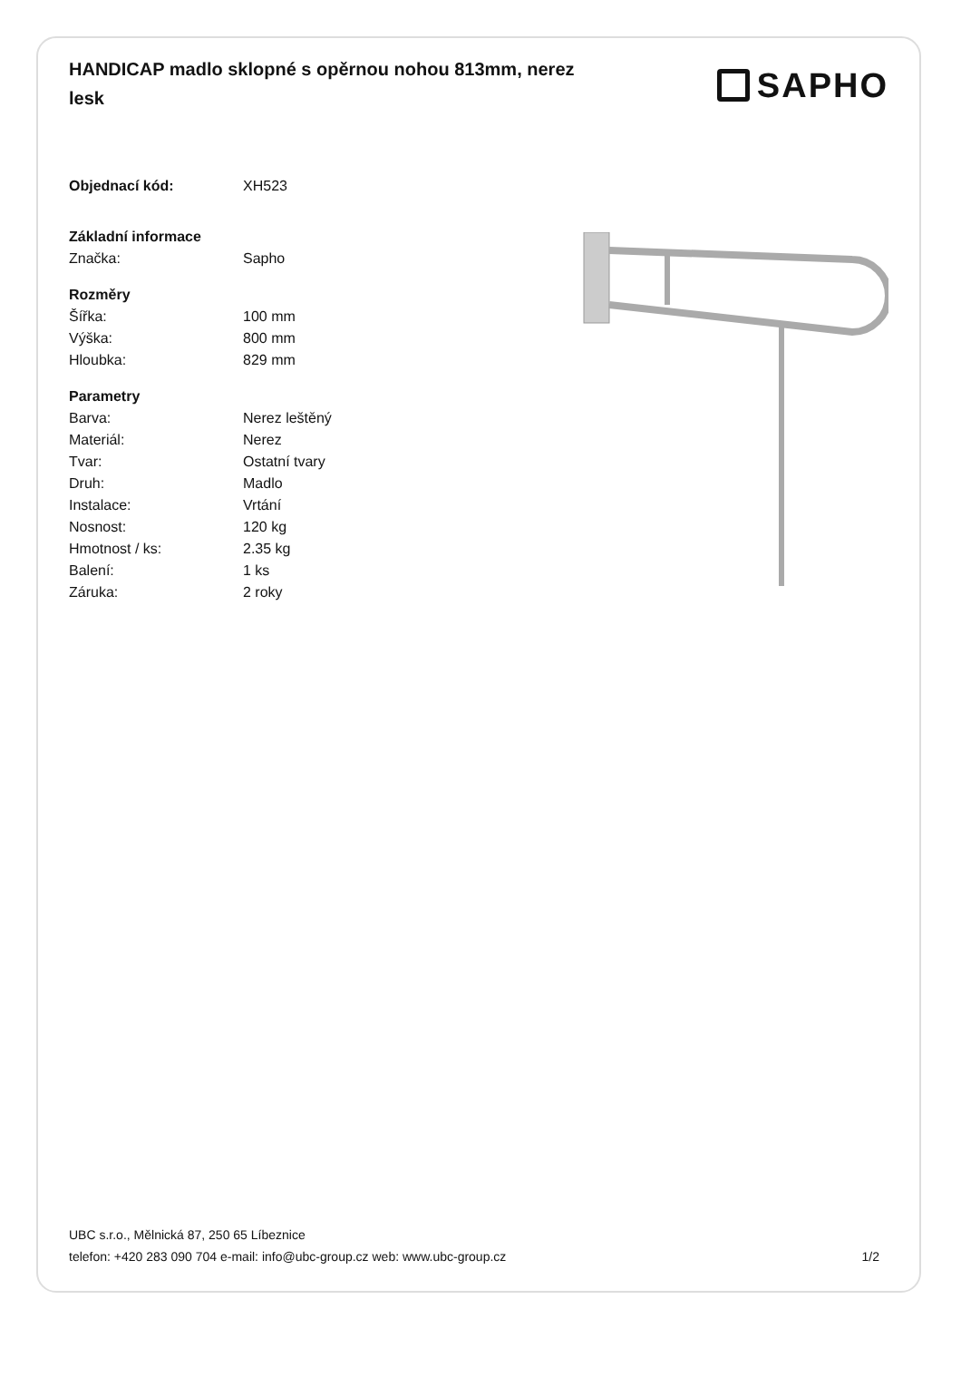HANDICAP madlo sklopné s opěrnou nohou 813mm, nerez lesk
SAPHO
| Objednací kód: | XH523 |
| Základní informace | |
| Značka: | Sapho |
| Rozměry | |
| Šířka: | 100 mm |
| Výška: | 800 mm |
| Hloubka: | 829 mm |
| Parametry | |
| Barva: | Nerez leštěný |
| Materiál: | Nerez |
| Tvar: | Ostatní tvary |
| Druh: | Madlo |
| Instalace: | Vrtání |
| Nosnost: | 120 kg |
| Hmotnost / ks: | 2.35 kg |
| Balení: | 1 ks |
| Záruka: | 2 roky |
UBC s.r.o., Mělnická 87, 250 65 Líbeznice
telefon: +420 283 090 704 e-mail: info@ubc-group.cz web: www.ubc-group.cz 1/2